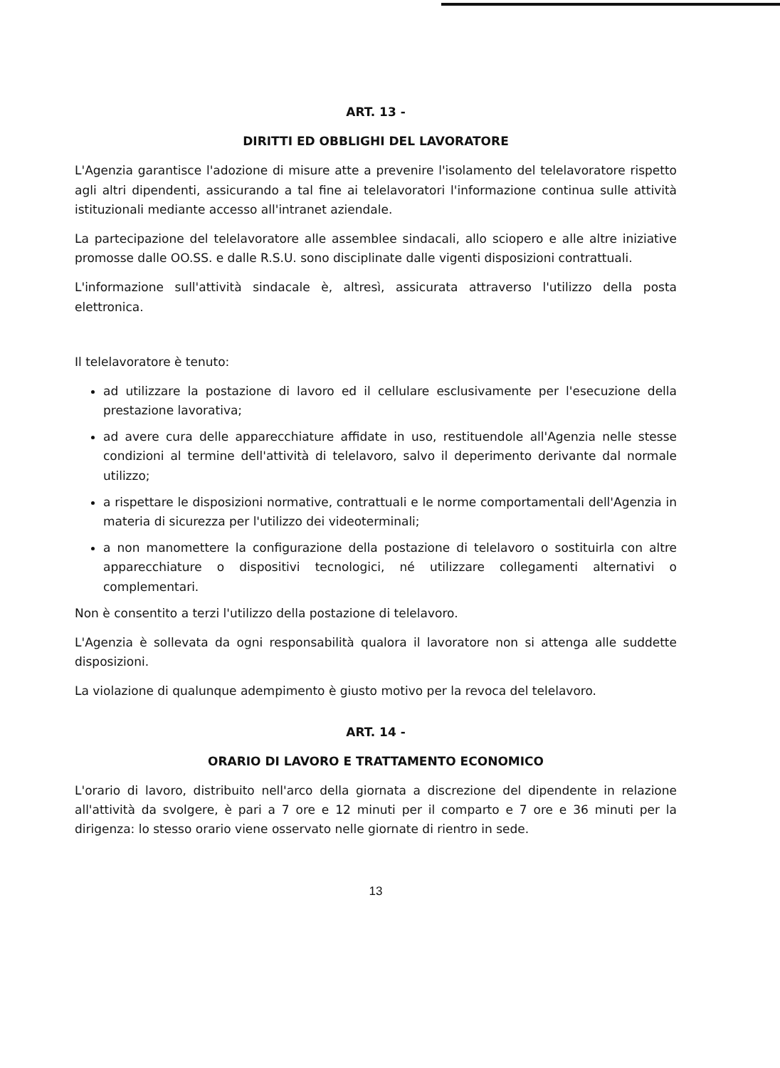ART. 13 -
DIRITTI ED OBBLIGHI DEL LAVORATORE
L'Agenzia garantisce l'adozione di misure atte a prevenire l'isolamento del telelavoratore rispetto agli altri dipendenti, assicurando a tal fine ai telelavoratori l'informazione continua sulle attività istituzionali mediante accesso all'intranet aziendale.
La partecipazione del telelavoratore alle assemblee sindacali, allo sciopero e alle altre iniziative promosse dalle OO.SS. e dalle R.S.U. sono disciplinate dalle vigenti disposizioni contrattuali.
L'informazione sull'attività sindacale è, altresì, assicurata attraverso l'utilizzo della posta elettronica.
Il telelavoratore è tenuto:
ad utilizzare la postazione di lavoro ed il cellulare esclusivamente per l'esecuzione della prestazione lavorativa;
ad avere cura delle apparecchiature affidate in uso, restituendole all'Agenzia nelle stesse condizioni al termine dell'attività di telelavoro, salvo il deperimento derivante dal normale utilizzo;
a rispettare le disposizioni normative, contrattuali e le norme comportamentali dell'Agenzia in materia di sicurezza per l'utilizzo dei videoterminali;
a non manomettere la configurazione della postazione di telelavoro o sostituirla con altre apparecchiature o dispositivi tecnologici, né utilizzare collegamenti alternativi o complementari.
Non è consentito a terzi l'utilizzo della postazione di telelavoro.
L'Agenzia è sollevata da ogni responsabilità qualora il lavoratore non si attenga alle suddette disposizioni.
La violazione di qualunque adempimento è giusto motivo per la revoca del telelavoro.
ART. 14 -
ORARIO DI LAVORO E TRATTAMENTO ECONOMICO
L'orario di lavoro, distribuito nell'arco della giornata a discrezione del dipendente in relazione all'attività da svolgere, è pari a 7 ore e 12 minuti per il comparto e 7 ore e 36 minuti per la dirigenza: lo stesso orario viene osservato nelle giornate di rientro in sede.
13